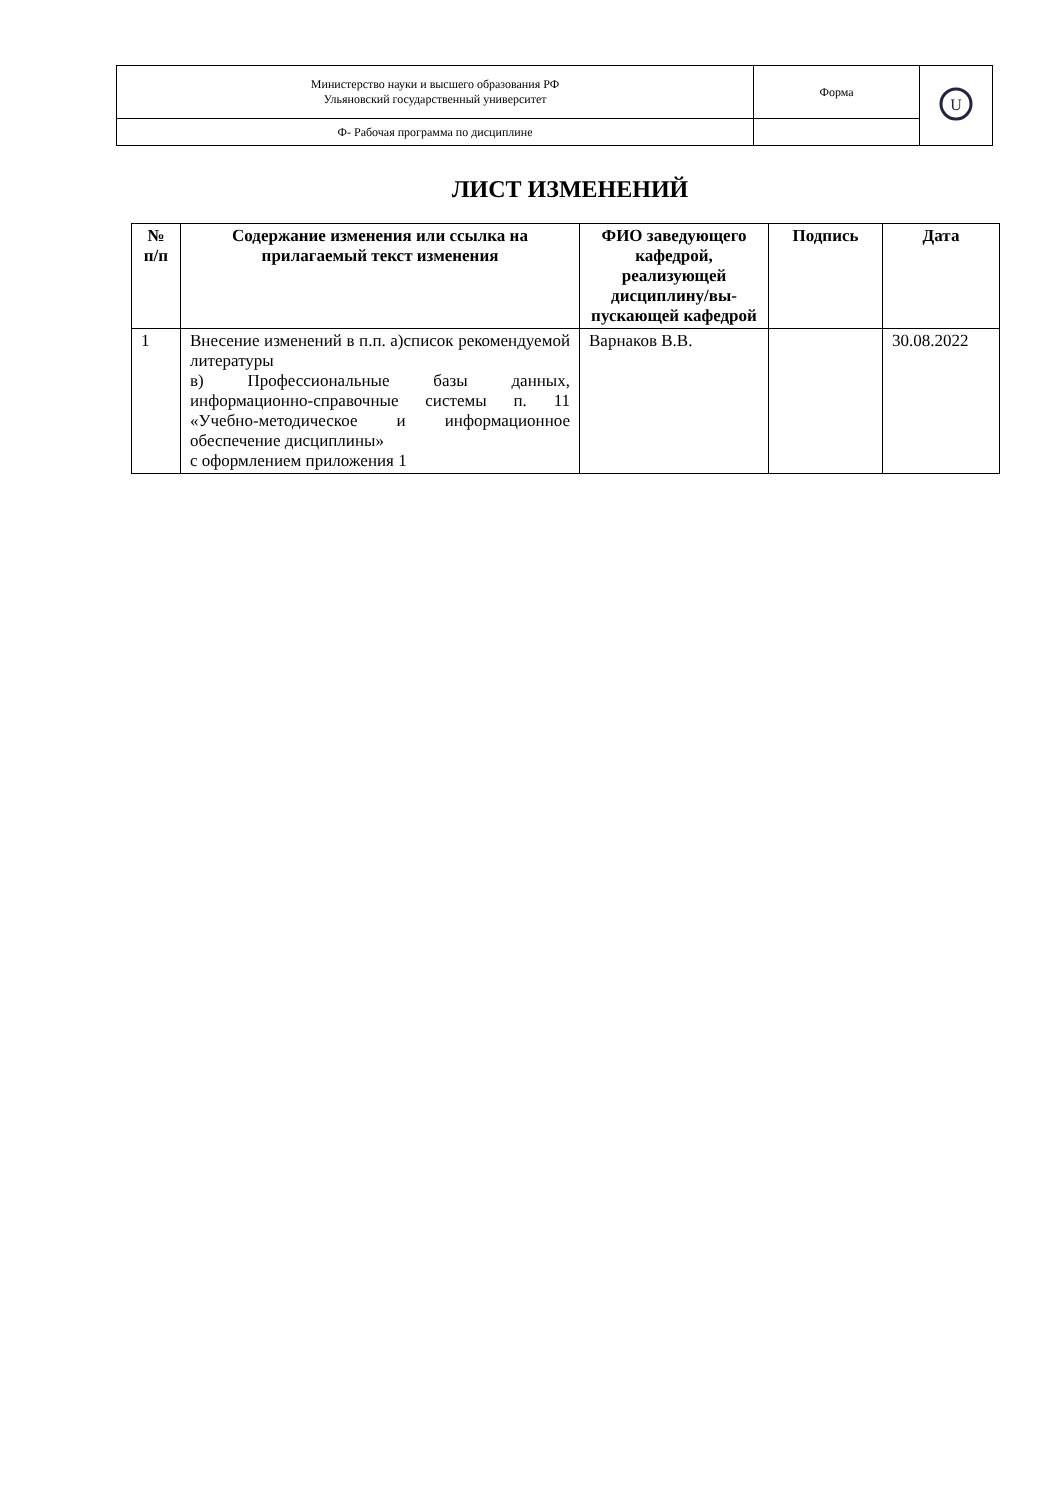| Министерство науки и высшего образования РФ Ульяновский государственный университет | Форма | U |
| Ф- Рабочая программа по дисциплине | | |
ЛИСТ ИЗМЕНЕНИЙ
| № п/п | Содержание изменения или ссылка на прилагаемый текст изменения | ФИО заведующего кафедрой, реализующей дисциплину/вы-пускающей кафедрой | Подпись | Дата |
| --- | --- | --- | --- | --- |
| 1 | Внесение изменений в п.п. а)список рекомендуемой литературы в) Профессиональные базы данных, информационно-справочные системы п. 11 «Учебно-методическое и информационное обеспечение дисциплины» с оформлением приложения 1 | Варнаков В.В. | | 30.08.2022 |